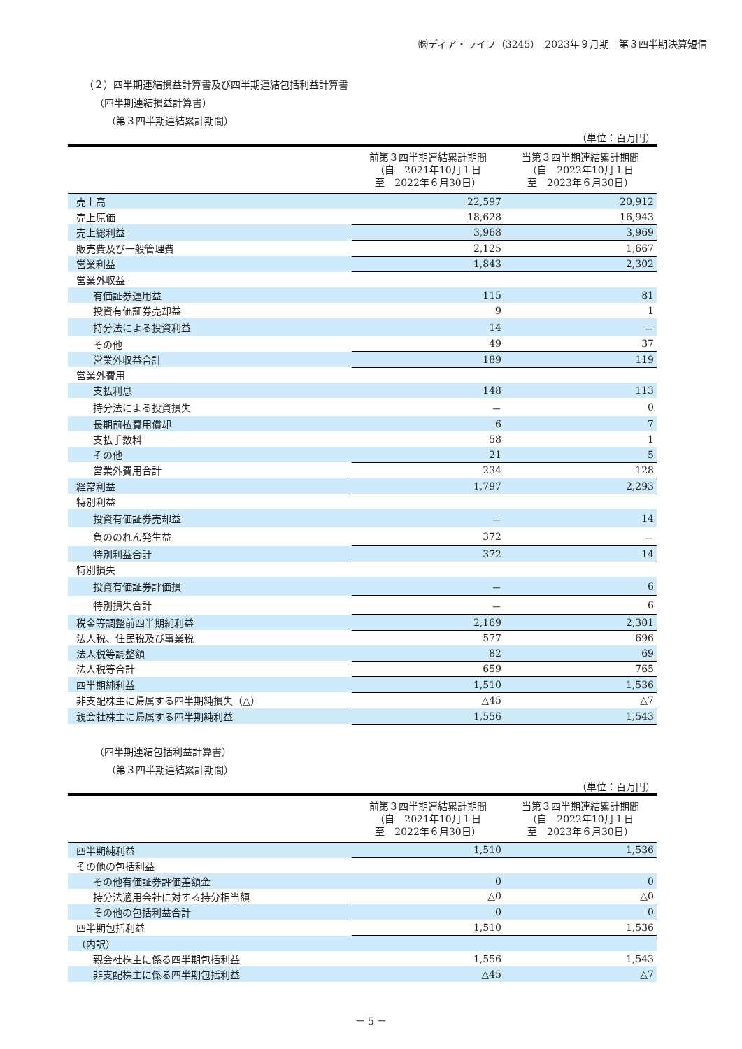㈱ディア・ライフ（3245）　2023年９月期　第３四半期決算短信
（２）四半期連結損益計算書及び四半期連結包括利益計算書
（四半期連結損益計算書）
（第３四半期連結累計期間）
（単位：百万円）
| | 前第３四半期連結累計期間 （自 2021年10月１日 至 2022年６月30日） | 当第３四半期連結累計期間 （自 2022年10月１日 至 2023年６月30日） |
| --- | --- | --- |
| 売上高 | 22,597 | 20,912 |
| 売上原価 | 18,628 | 16,943 |
| 売上総利益 | 3,968 | 3,969 |
| 販売費及び一般管理費 | 2,125 | 1,667 |
| 営業利益 | 1,843 | 2,302 |
| 営業外収益 | | |
| 有価証券運用益 | 115 | 81 |
| 投資有価証券売却益 | 9 | 1 |
| 持分法による投資利益 | 14 | － |
| その他 | 49 | 37 |
| 営業外収益合計 | 189 | 119 |
| 営業外費用 | | |
| 支払利息 | 148 | 113 |
| 持分法による投資損失 | － | 0 |
| 長期前払費用償却 | 6 | 7 |
| 支払手数料 | 58 | 1 |
| その他 | 21 | 5 |
| 営業外費用合計 | 234 | 128 |
| 経常利益 | 1,797 | 2,293 |
| 特別利益 | | |
| 投資有価証券売却益 | － | 14 |
| 負ののれん発生益 | 372 | － |
| 特別利益合計 | 372 | 14 |
| 特別損失 | | |
| 投資有価証券評価損 | － | 6 |
| 特別損失合計 | － | 6 |
| 税金等調整前四半期純利益 | 2,169 | 2,301 |
| 法人税、住民税及び事業税 | 577 | 696 |
| 法人税等調整額 | 82 | 69 |
| 法人税等合計 | 659 | 765 |
| 四半期純利益 | 1,510 | 1,536 |
| 非支配株主に帰属する四半期純損失（△） | △45 | △7 |
| 親会社株主に帰属する四半期純利益 | 1,556 | 1,543 |
（四半期連結包括利益計算書）
（第３四半期連結累計期間）
（単位：百万円）
| | 前第３四半期連結累計期間 （自 2021年10月１日 至 2022年６月30日） | 当第３四半期連結累計期間 （自 2022年10月１日 至 2023年６月30日） |
| --- | --- | --- |
| 四半期純利益 | 1,510 | 1,536 |
| その他の包括利益 | | |
| その他有価証券評価差額金 | 0 | 0 |
| 持分法適用会社に対する持分相当額 | △0 | △0 |
| その他の包括利益合計 | 0 | 0 |
| 四半期包括利益 | 1,510 | 1,536 |
| （内訳） | | |
| 親会社株主に係る四半期包括利益 | 1,556 | 1,543 |
| 非支配株主に係る四半期包括利益 | △45 | △7 |
－ 5 －